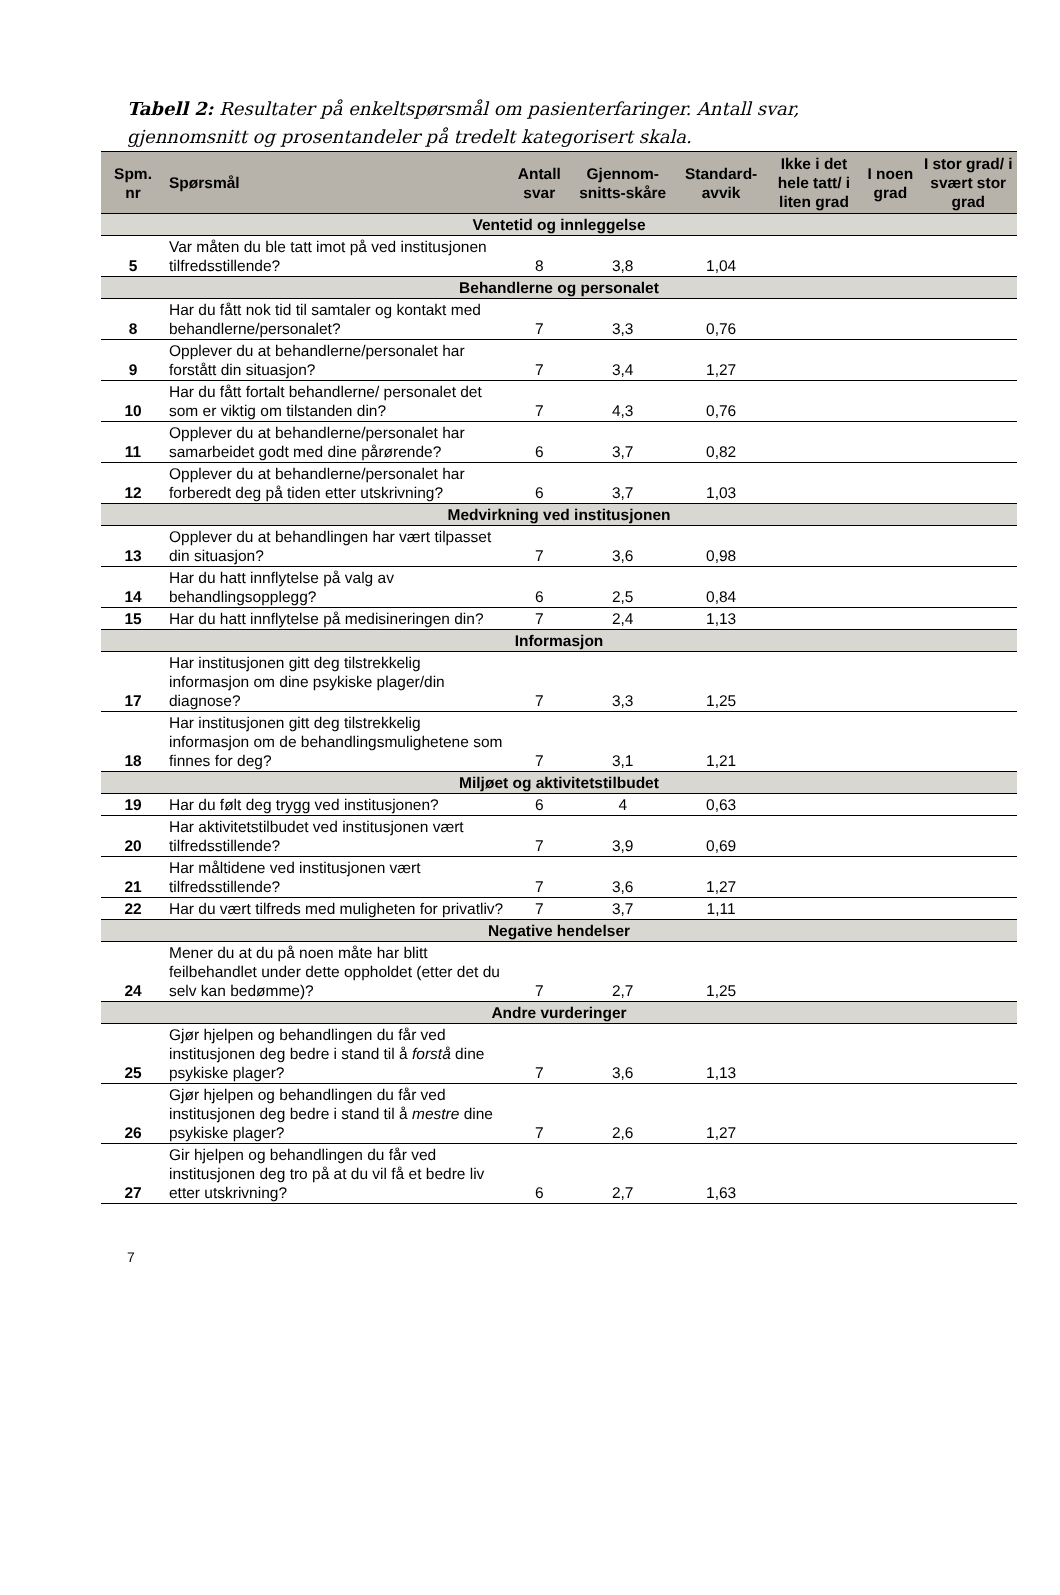Tabell 2: Resultater på enkeltspørsmål om pasienterfaringer. Antall svar, gjennomsnitt og prosentandeler på tredelt kategorisert skala.
| Spm. nr | Spørsmål | Antall svar | Gjennom-snitts-skåre | Standard-avvik | Ikke i det hele tatt/ i liten grad | I noen grad | I stor grad/ i svært stor grad |
| --- | --- | --- | --- | --- | --- | --- | --- |
| Ventetid og innleggelse | | | | | | | |
| 5 | Var måten du ble tatt imot på ved institusjonen tilfredsstillende? | 8 | 3,8 | 1,04 | | | |
| Behandlerne og personalet | | | | | | | |
| 8 | Har du fått nok tid til samtaler og kontakt med behandlerne/personalet? | 7 | 3,3 | 0,76 | | | |
| 9 | Opplever du at behandlerne/personalet har forstått din situasjon? | 7 | 3,4 | 1,27 | | | |
| 10 | Har du fått fortalt behandlerne/ personalet det som er viktig om tilstanden din? | 7 | 4,3 | 0,76 | | | |
| 11 | Opplever du at behandlerne/personalet har samarbeidet godt med dine pårørende? | 6 | 3,7 | 0,82 | | | |
| 12 | Opplever du at behandlerne/personalet har forberedt deg på tiden etter utskrivning? | 6 | 3,7 | 1,03 | | | |
| Medvirkning ved institusjonen | | | | | | | |
| 13 | Opplever du at behandlingen har vært tilpasset din situasjon? | 7 | 3,6 | 0,98 | | | |
| 14 | Har du hatt innflytelse på valg av behandlingsopplegg? | 6 | 2,5 | 0,84 | | | |
| 15 | Har du hatt innflytelse på medisineringen din? | 7 | 2,4 | 1,13 | | | |
| Informasjon | | | | | | | |
| 17 | Har institusjonen gitt deg tilstrekkelig informasjon om dine psykiske plager/din diagnose? | 7 | 3,3 | 1,25 | | | |
| 18 | Har institusjonen gitt deg tilstrekkelig informasjon om de behandlingsmulighetene som finnes for deg? | 7 | 3,1 | 1,21 | | | |
| Miljøet og aktivitetstilbudet | | | | | | | |
| 19 | Har du følt deg trygg ved institusjonen? | 6 | 4 | 0,63 | | | |
| 20 | Har aktivitetstilbudet ved institusjonen vært tilfredsstillende? | 7 | 3,9 | 0,69 | | | |
| 21 | Har måltidene ved institusjonen vært tilfredsstillende? | 7 | 3,6 | 1,27 | | | |
| 22 | Har du vært tilfreds med muligheten for privatliv? | 7 | 3,7 | 1,11 | | | |
| Negative hendelser | | | | | | | |
| 24 | Mener du at du på noen måte har blitt feilbehandlet under dette oppholdet (etter det du selv kan bedømme)? | 7 | 2,7 | 1,25 | | | |
| Andre vurderinger | | | | | | | |
| 25 | Gjør hjelpen og behandlingen du får ved institusjonen deg bedre i stand til å forstå dine psykiske plager? | 7 | 3,6 | 1,13 | | | |
| 26 | Gjør hjelpen og behandlingen du får ved institusjonen deg bedre i stand til å mestre dine psykiske plager? | 7 | 2,6 | 1,27 | | | |
| 27 | Gir hjelpen og behandlingen du får ved institusjonen deg tro på at du vil få et bedre liv etter utskrivning? | 6 | 2,7 | 1,63 | | | |
7